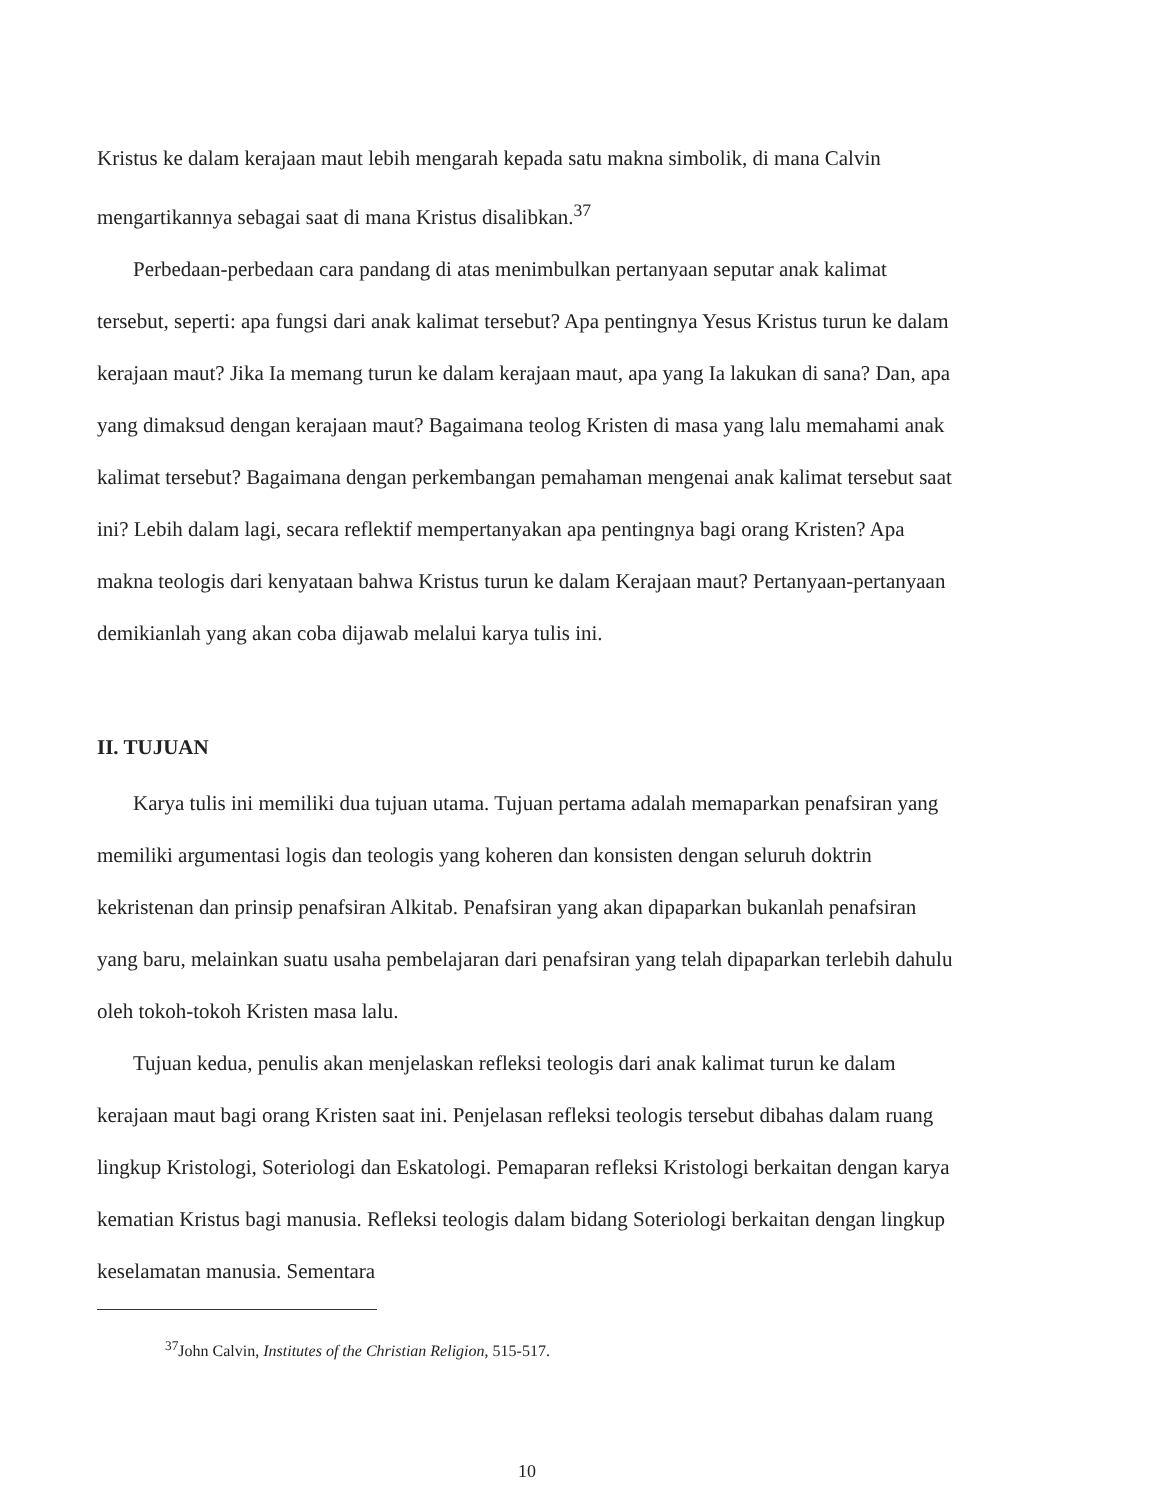Kristus ke dalam kerajaan maut lebih mengarah kepada satu makna simbolik, di mana Calvin mengartikannya sebagai saat di mana Kristus disalibkan.<sup>37</sup>
Perbedaan-perbedaan cara pandang di atas menimbulkan pertanyaan seputar anak kalimat tersebut, seperti: apa fungsi dari anak kalimat tersebut? Apa pentingnya Yesus Kristus turun ke dalam kerajaan maut? Jika Ia memang turun ke dalam kerajaan maut, apa yang Ia lakukan di sana? Dan, apa yang dimaksud dengan kerajaan maut? Bagaimana teolog Kristen di masa yang lalu memahami anak kalimat tersebut? Bagaimana dengan perkembangan pemahaman mengenai anak kalimat tersebut saat ini? Lebih dalam lagi, secara reflektif mempertanyakan apa pentingnya bagi orang Kristen? Apa makna teologis dari kenyataan bahwa Kristus turun ke dalam Kerajaan maut? Pertanyaan-pertanyaan demikianlah yang akan coba dijawab melalui karya tulis ini.
II. TUJUAN
Karya tulis ini memiliki dua tujuan utama. Tujuan pertama adalah memaparkan penafsiran yang memiliki argumentasi logis dan teologis yang koheren dan konsisten dengan seluruh doktrin kekristenan dan prinsip penafsiran Alkitab. Penafsiran yang akan dipaparkan bukanlah penafsiran yang baru, melainkan suatu usaha pembelajaran dari penafsiran yang telah dipaparkan terlebih dahulu oleh tokoh-tokoh Kristen masa lalu.
Tujuan kedua, penulis akan menjelaskan refleksi teologis dari anak kalimat turun ke dalam kerajaan maut bagi orang Kristen saat ini. Penjelasan refleksi teologis tersebut dibahas dalam ruang lingkup Kristologi, Soteriologi dan Eskatologi. Pemaparan refleksi Kristologi berkaitan dengan karya kematian Kristus bagi manusia. Refleksi teologis dalam bidang Soteriologi berkaitan dengan lingkup keselamatan manusia. Sementara
<sup>37</sup> John Calvin, Institutes of the Christian Religion, 515-517.
10